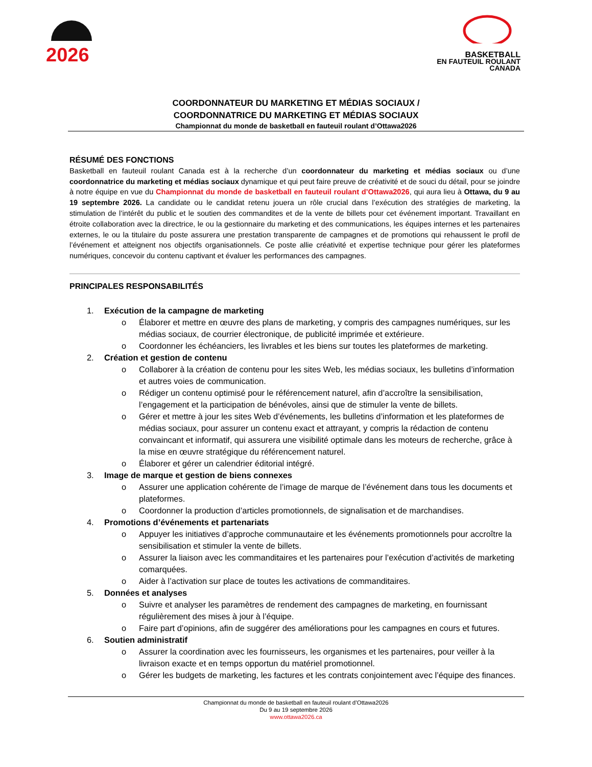2026
BASKETBALL
EN FAUTEUIL ROULANT
CANADA
COORDONNATEUR DU MARKETING ET MÉDIAS SOCIAUX /
COORDONNATRICE DU MARKETING ET MÉDIAS SOCIAUX
Championnat du monde de basketball en fauteuil roulant d’Ottawa2026
RÉSUMÉ DES FONCTIONS
Basketball en fauteuil roulant Canada est à la recherche d’un coordonnateur du marketing et médias sociaux ou d’une coordonnatrice du marketing et médias sociaux dynamique et qui peut faire preuve de créativité et de souci du détail, pour se joindre à notre équipe en vue du Championnat du monde de basketball en fauteuil roulant d’Ottawa2026, qui aura lieu à Ottawa, du 9 au 19 septembre 2026. La candidate ou le candidat retenu jouera un rôle crucial dans l’exécution des stratégies de marketing, la stimulation de l’intérêt du public et le soutien des commandites et de la vente de billets pour cet événement important. Travaillant en étroite collaboration avec la directrice, le ou la gestionnaire du marketing et des communications, les équipes internes et les partenaires externes, le ou la titulaire du poste assurera une prestation transparente de campagnes et de promotions qui rehaussent le profil de l’événement et atteignent nos objectifs organisationnels. Ce poste allie créativité et expertise technique pour gérer les plateformes numériques, concevoir du contenu captivant et évaluer les performances des campagnes.
PRINCIPALES RESPONSABILITÉS
1. Exécution de la campagne de marketing
o Élaborer et mettre en œuvre des plans de marketing, y compris des campagnes numériques, sur les médias sociaux, de courrier électronique, de publicité imprimée et extérieure.
o Coordonner les échéanciers, les livrables et les biens sur toutes les plateformes de marketing.
2. Création et gestion de contenu
o Collaborer à la création de contenu pour les sites Web, les médias sociaux, les bulletins d’information et autres voies de communication.
o Rédiger un contenu optimisé pour le référencement naturel, afin d’accroître la sensibilisation, l’engagement et la participation de bénévoles, ainsi que de stimuler la vente de billets.
o Gérer et mettre à jour les sites Web d’événements, les bulletins d’information et les plateformes de médias sociaux, pour assurer un contenu exact et attrayant, y compris la rédaction de contenu convaincant et informatif, qui assurera une visibilité optimale dans les moteurs de recherche, grâce à la mise en œuvre stratégique du référencement naturel.
o Élaborer et gérer un calendrier éditorial intégré.
3. Image de marque et gestion de biens connexes
o Assurer une application cohérente de l’image de marque de l’événement dans tous les documents et plateformes.
o Coordonner la production d’articles promotionnels, de signalisation et de marchandises.
4. Promotions d’événements et partenariats
o Appuyer les initiatives d’approche communautaire et les événements promotionnels pour accroître la sensibilisation et stimuler la vente de billets.
o Assurer la liaison avec les commanditaires et les partenaires pour l’exécution d’activités de marketing comarquées.
o Aider à l’activation sur place de toutes les activations de commanditaires.
5. Données et analyses
o Suivre et analyser les paramètres de rendement des campagnes de marketing, en fournissant régulièrement des mises à jour à l’équipe.
o Faire part d’opinions, afin de suggérer des améliorations pour les campagnes en cours et futures.
6. Soutien administratif
o Assurer la coordination avec les fournisseurs, les organismes et les partenaires, pour veiller à la livraison exacte et en temps opportun du matériel promotionnel.
o Gérer les budgets de marketing, les factures et les contrats conjointement avec l’équipe des finances.
Championnat du monde de basketball en fauteuil roulant d’Ottawa2026
Du 9 au 19 septembre 2026
www.ottawa2026.ca